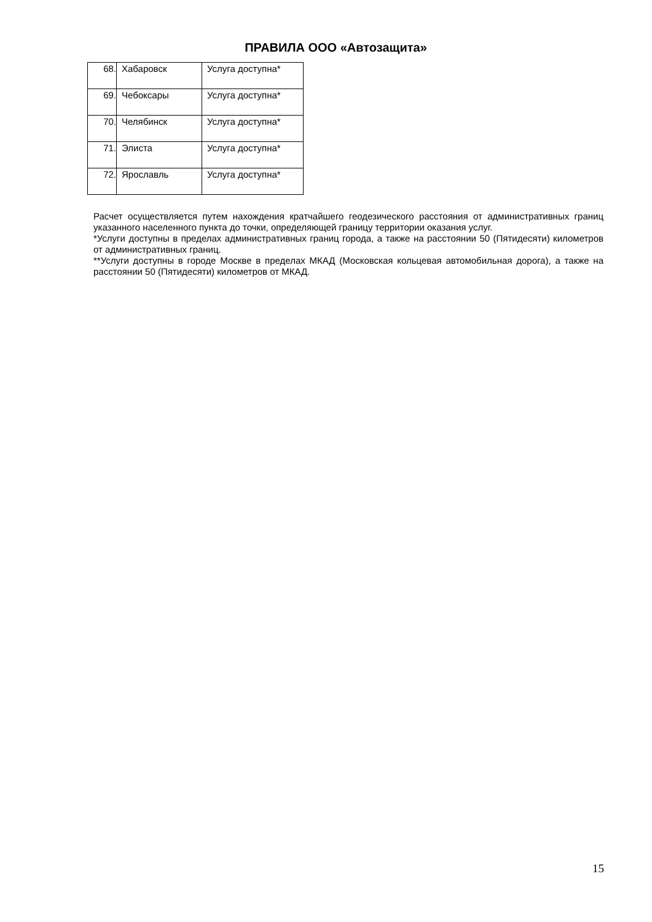ПРАВИЛА ООО «Автозащита»
| 68. | Хабаровск | Услуга доступна* |
| 69. | Чебоксары | Услуга доступна* |
| 70. | Челябинск | Услуга доступна* |
| 71. | Элиста | Услуга доступна* |
| 72. | Ярославль | Услуга доступна* |
Расчет осуществляется путем нахождения кратчайшего геодезического расстояния от административных границ указанного населенного пункта до точки, определяющей границу территории оказания услуг.
*Услуги доступны в пределах административных границ города, а также на расстоянии 50 (Пятидесяти) километров от административных границ.
**Услуги доступны в городе Москве в пределах МКАД (Московская кольцевая автомобильная дорога), а также на расстоянии 50 (Пятидесяти) километров от МКАД.
15